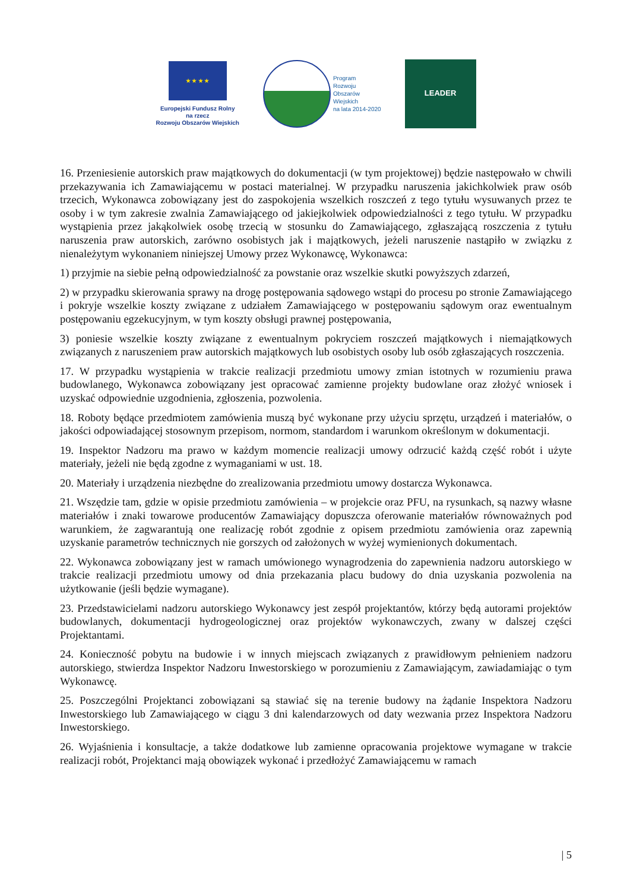★ ★ ★ ★
Europejski Fundusz Rolny
na rzecz
Rozwoju Obszarów Wiejskich
Program
Rozwoju
Obszarów
Wiejskich
na lata 2014-2020
LEADER
16. Przeniesienie autorskich praw majątkowych do dokumentacji (w tym projektowej) będzie następowało w chwili przekazywania ich Zamawiającemu w postaci materialnej. W przypadku naruszenia jakichkolwiek praw osób trzecich, Wykonawca zobowiązany jest do zaspokojenia wszelkich roszczeń z tego tytułu wysuwanych przez te osoby i w tym zakresie zwalnia Zamawiającego od jakiejkolwiek odpowiedzialności z tego tytułu. W przypadku wystąpienia przez jakąkolwiek osobę trzecią w stosunku do Zamawiającego, zgłaszającą roszczenia z tytułu naruszenia praw autorskich, zarówno osobistych jak i majątkowych, jeżeli naruszenie nastąpiło w związku z nienależytym wykonaniem niniejszej Umowy przez Wykonawcę, Wykonawca:
1) przyjmie na siebie pełną odpowiedzialność za powstanie oraz wszelkie skutki powyższych zdarzeń,
2) w przypadku skierowania sprawy na drogę postępowania sądowego wstąpi do procesu po stronie Zamawiającego i pokryje wszelkie koszty związane z udziałem Zamawiającego w postępowaniu sądowym oraz ewentualnym postępowaniu egzekucyjnym, w tym koszty obsługi prawnej postępowania,
3) poniesie wszelkie koszty związane z ewentualnym pokryciem roszczeń majątkowych i niemajątkowych związanych z naruszeniem praw autorskich majątkowych lub osobistych osoby lub osób zgłaszających roszczenia.
17. W przypadku wystąpienia w trakcie realizacji przedmiotu umowy zmian istotnych w rozumieniu prawa budowlanego, Wykonawca zobowiązany jest opracować zamienne projekty budowlane oraz złożyć wniosek i uzyskać odpowiednie uzgodnienia, zgłoszenia, pozwolenia.
18. Roboty będące przedmiotem zamówienia muszą być wykonane przy użyciu sprzętu, urządzeń i materiałów, o jakości odpowiadającej stosownym przepisom, normom, standardom i warunkom określonym w dokumentacji.
19. Inspektor Nadzoru ma prawo w każdym momencie realizacji umowy odrzucić każdą część robót i użyte materiały, jeżeli nie będą zgodne z wymaganiami w ust. 18.
20. Materiały i urządzenia niezbędne do zrealizowania przedmiotu umowy dostarcza Wykonawca.
21. Wszędzie tam, gdzie w opisie przedmiotu zamówienia – w projekcie oraz PFU, na rysunkach, są nazwy własne materiałów i znaki towarowe producentów Zamawiający dopuszcza oferowanie materiałów równoważnych pod warunkiem, że zagwarantują one realizację robót zgodnie z opisem przedmiotu zamówienia oraz zapewnią uzyskanie parametrów technicznych nie gorszych od założonych w wyżej wymienionych dokumentach.
22. Wykonawca zobowiązany jest w ramach umówionego wynagrodzenia do zapewnienia nadzoru autorskiego w trakcie realizacji przedmiotu umowy od dnia przekazania placu budowy do dnia uzyskania pozwolenia na użytkowanie (jeśli będzie wymagane).
23. Przedstawicielami nadzoru autorskiego Wykonawcy jest zespół projektantów, którzy będą autorami projektów budowlanych, dokumentacji hydrogeologicznej oraz projektów wykonawczych, zwany w dalszej części Projektantami.
24. Konieczność pobytu na budowie i w innych miejscach związanych z prawidłowym pełnieniem nadzoru autorskiego, stwierdza Inspektor Nadzoru Inwestorskiego w porozumieniu z Zamawiającym, zawiadamiając o tym Wykonawcę.
25. Poszczególni Projektanci zobowiązani są stawiać się na terenie budowy na żądanie Inspektora Nadzoru Inwestorskiego lub Zamawiającego w ciągu 3 dni kalendarzowych od daty wezwania przez Inspektora Nadzoru Inwestorskiego.
26. Wyjaśnienia i konsultacje, a także dodatkowe lub zamienne opracowania projektowe wymagane w trakcie realizacji robót, Projektanci mają obowiązek wykonać i przedłożyć Zamawiającemu w ramach
| 5